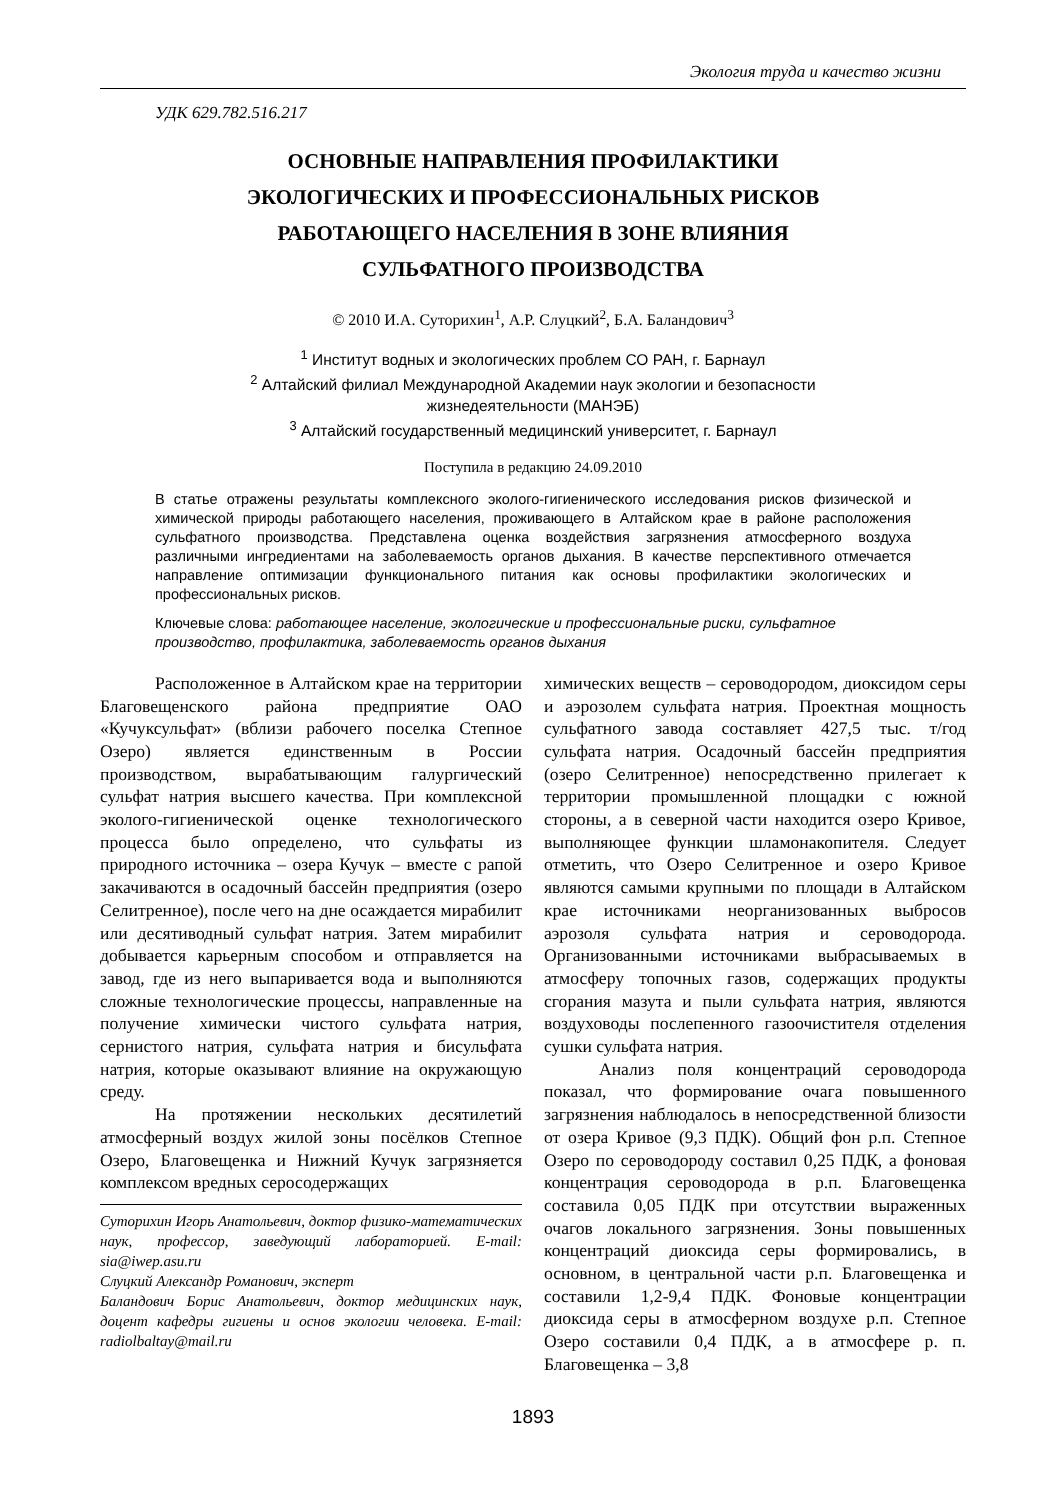Экология труда и качество жизни
УДК 629.782.516.217
ОСНОВНЫЕ НАПРАВЛЕНИЯ ПРОФИЛАКТИКИ
ЭКОЛОГИЧЕСКИХ И ПРОФЕССИОНАЛЬНЫХ РИСКОВ
РАБОТАЮЩЕГО НАСЕЛЕНИЯ В ЗОНЕ ВЛИЯНИЯ
СУЛЬФАТНОГО ПРОИЗВОДСТВА
© 2010 И.А. Суторихин<sup>1</sup>, А.Р. Слуцкий<sup>2</sup>, Б.А. Баландович<sup>3</sup>
<sup>1</sup> Институт водных и экологических проблем СО РАН, г. Барнаул
<sup>2</sup> Алтайский филиал Международной Академии наук экологии и безопасности
жизнедеятельности (МАНЭБ)
<sup>3</sup> Алтайский государственный медицинский университет, г. Барнаул
Поступила в редакцию 24.09.2010
В статье отражены результаты комплексного эколого-гигиенического исследования рисков физической и химической природы работающего населения, проживающего в Алтайском крае в районе расположения сульфатного производства. Представлена оценка воздействия загрязнения атмосферного воздуха различными ингредиентами на заболеваемость органов дыхания. В качестве перспективного отмечается направление оптимизации функционального питания как основы профилактики экологических и профессиональных рисков.
Ключевые слова: работающее население, экологические и профессиональные риски, сульфатное производство, профилактика, заболеваемость органов дыхания
Расположенное в Алтайском крае на территории Благовещенского района предприятие ОАО «Кучуксульфат» (вблизи рабочего поселка Степное Озеро) является единственным в России производством, вырабатывающим галургический сульфат натрия высшего качества. При комплексной эколого-гигиенической оценке технологического процесса было определено, что сульфаты из природного источника – озера Кучук – вместе с рапой закачиваются в осадочный бассейн предприятия (озеро Селитренное), после чего на дне осаждается мирабилит или десятиводный сульфат натрия. Затем мирабилит добывается карьерным способом и отправляется на завод, где из него выпаривается вода и выполняются сложные технологические процессы, направленные на получение химически чистого сульфата натрия, сернистого натрия, сульфата натрия и бисульфата натрия, которые оказывают влияние на окружающую среду.
На протяжении нескольких десятилетий атмосферный воздух жилой зоны посёлков Степное Озеро, Благовещенка и Нижний Кучук загрязняется комплексом вредных серосодержащих
Суторихин Игорь Анатольевич, доктор физико-математических наук, профессор, заведующий лабораторией. E-mail: sia@iwep.asu.ru
Слуцкий Александр Романович, эксперт
Баландович Борис Анатольевич, доктор медицинских наук, доцент кафедры гигиены и основ экологии человека. E-mail: radiolbaltay@mail.ru
химических веществ – сероводородом, диоксидом серы и аэрозолем сульфата натрия. Проектная мощность сульфатного завода составляет 427,5 тыс. т/год сульфата натрия. Осадочный бассейн предприятия (озеро Селитренное) непосредственно прилегает к территории промышленной площадки с южной стороны, а в северной части находится озеро Кривое, выполняющее функции шламонакопителя. Следует отметить, что Озеро Селитренное и озеро Кривое являются самыми крупными по площади в Алтайском крае источниками неорганизованных выбросов аэрозоля сульфата натрия и сероводорода. Организованными источниками выбрасываемых в атмосферу топочных газов, содержащих продукты сгорания мазута и пыли сульфата натрия, являются воздуховоды послепенного газоочистителя отделения сушки сульфата натрия.
Анализ поля концентраций сероводорода показал, что формирование очага повышенного загрязнения наблюдалось в непосредственной близости от озера Кривое (9,3 ПДК). Общий фон р.п. Степное Озеро по сероводороду составил 0,25 ПДК, а фоновая концентрация сероводорода в р.п. Благовещенка составила 0,05 ПДК при отсутствии выраженных очагов локального загрязнения. Зоны повышенных концентраций диоксида серы формировались, в основном, в центральной части р.п. Благовещенка и составили 1,2-9,4 ПДК. Фоновые концентрации диоксида серы в атмосферном воздухе р.п. Степное Озеро составили 0,4 ПДК, а в атмосфере р. п. Благовещенка – 3,8
1893